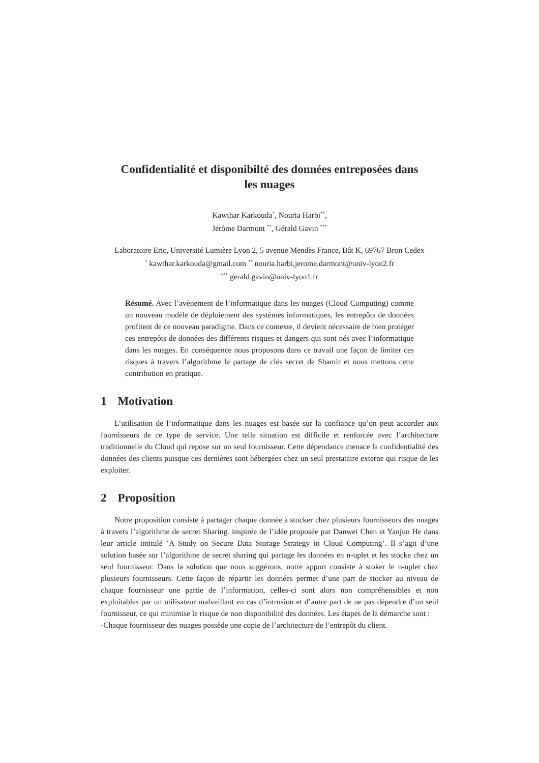Confidentialité et disponibilté des données entreposées dans
les nuages
Kawthar Karkouda<sup>*</sup>, Nouria Harbi<sup>**</sup>,
Jérôme Darmont <sup>**</sup>, Gérald Gavin <sup>***</sup>
Laboratoire Eric, Université Lumière Lyon 2, 5 avenue Mendès France, Bât K, 69767 Bron Cedex
<sup>*</sup> kawthar.karkouda@gmail.com <sup>**</sup> nouria.harbi,jerome.darmont@univ-lyon2.fr
<sup>***</sup> gerald.gavin@univ-lyon1.fr
Résumé. Avec l’avènement de l’informatique dans les nuages (Cloud Computing) comme un nouveau modèle de déploiement des systèmes informatiques, les entrepôts de données profitent de ce nouveau paradigme. Dans ce contexte, il devient nécessaire de bien protéger ces entrepôts de données des différents risques et dangers qui sont nés avec l’informatique dans les nuages. En conséquence nous proposons dans ce travail une façon de limiter ces risques à travers l’algorithme le partage de clés secret de Shamir et nous mettons cette contribution en pratique.
1 Motivation
L’utilisation de l’informatique dans les nuages est basée sur la confiance qu’on peut accorder aux fournisseurs de ce type de service. Une telle situation est difficile et renforcée avec l’architecture traditionnelle du Cloud qui repose sur un seul fournisseur. Cette dépendance menace la confidentialité des données des clients puisque ces dernières sont hébergées chez un seul prestataire externe qui risque de les exploiter.
2 Proposition
Notre proposition consiste à partager chaque donnée à stocker chez plusieurs fournisseurs des nuages à travers l’algorithme de secret Sharing. inspirée de l’idée proposée par Danwei Chen et Yanjun He dans leur article intitulé ’A Study on Secure Data Storage Strategy in Cloud Computing’. Il s’agit d’une solution basée sur l’algorithme de secret sharing qui partage les données en n-uplet et les stocke chez un seul fournisseur. Dans la solution que nous suggérons, notre apport consiste à stoker le n-uplet chez plusieurs fournisseurs. Cette façon de répartir les données permet d’une part de stocker au niveau de chaque fournisseur une partie de l’information, celles-ci sont alors non compréhensibles et non exploitables par un utilisateur malveillant en cas d’intrusion et d’autre part de ne pas dépendre d’un seul fournisseur, ce qui minimise le risque de non disponibilité des données. Les étapes de la démarche sont :
-Chaque fournisseur des nuages possède une copie de l’architecture de l’entrepôt du client.